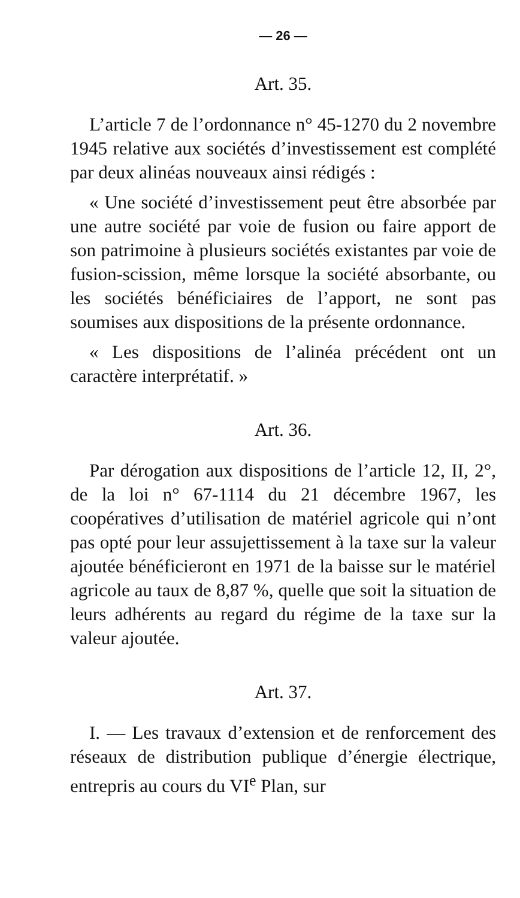— 26 —
Art. 35.
L’article 7 de l’ordonnance n° 45-1270 du 2 novembre 1945 relative aux sociétés d’investissement est complété par deux alinéas nouveaux ainsi rédigés :
« Une société d’investissement peut être absorbée par une autre société par voie de fusion ou faire apport de son patrimoine à plusieurs sociétés existantes par voie de fusion-scission, même lorsque la société absorbante, ou les sociétés bénéficiaires de l’apport, ne sont pas soumises aux dispositions de la présente ordonnance.
« Les dispositions de l’alinéa précédent ont un caractère interprétatif. »
Art. 36.
Par dérogation aux dispositions de l’article 12, II, 2°, de la loi n° 67-1114 du 21 décembre 1967, les coopératives d’utilisation de matériel agricole qui n’ont pas opté pour leur assujettissement à la taxe sur la valeur ajoutée bénéficieront en 1971 de la baisse sur le matériel agricole au taux de 8,87 %, quelle que soit la situation de leurs adhérents au regard du régime de la taxe sur la valeur ajoutée.
Art. 37.
I. — Les travaux d’extension et de renforcement des réseaux de distribution publique d’énergie électrique, entrepris au cours du VI<sup>e</sup> Plan, sur